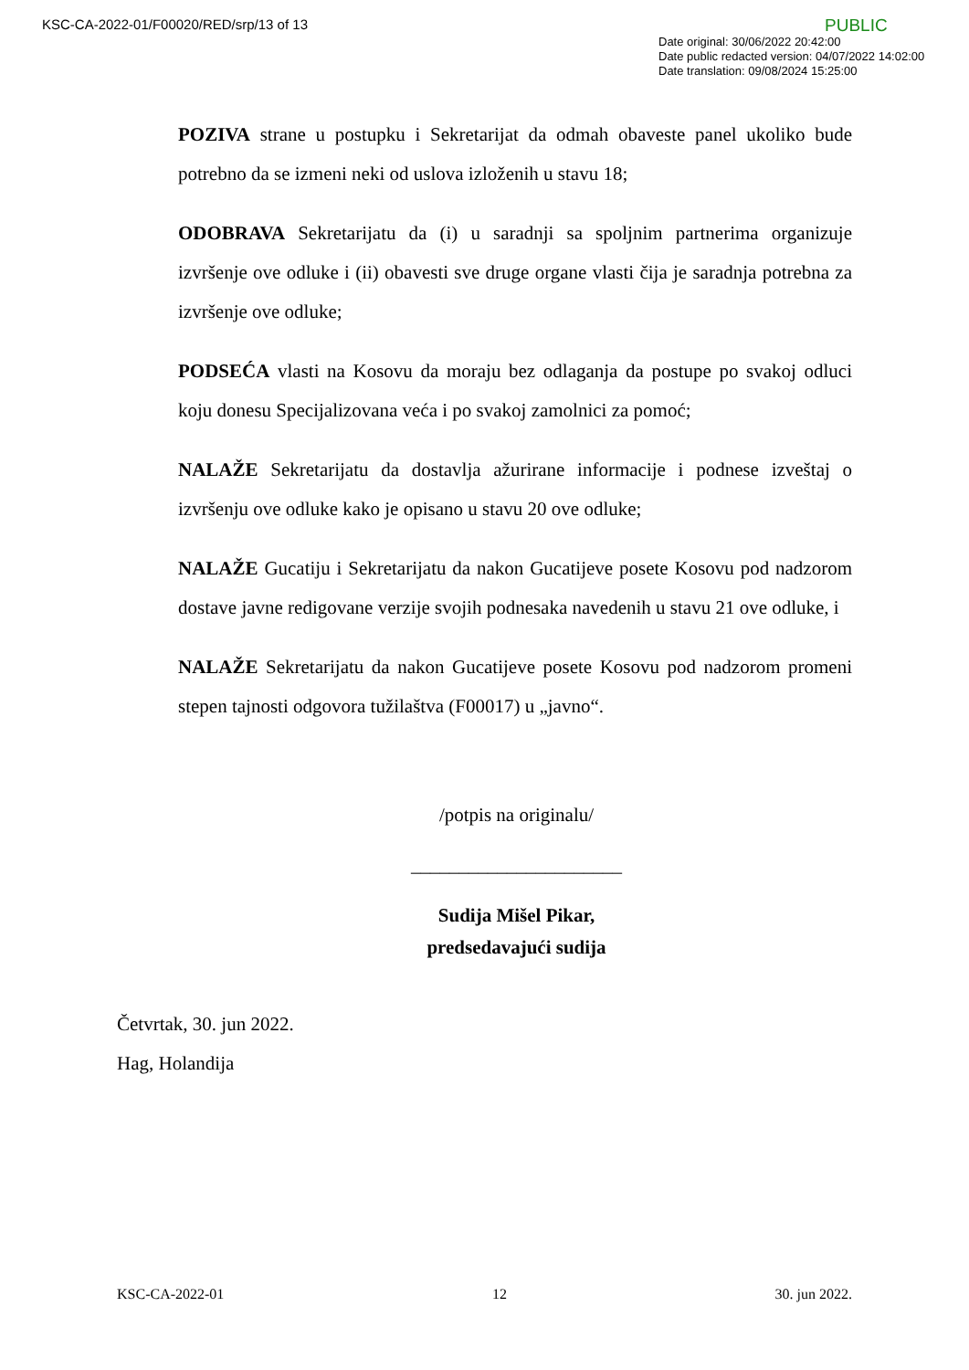KSC-CA-2022-01/F00020/RED/srp/13 of 13
PUBLIC
Date original: 30/06/2022 20:42:00
Date public redacted version: 04/07/2022 14:02:00
Date translation: 09/08/2024 15:25:00
POZIVA strane u postupku i Sekretarijat da odmah obaveste panel ukoliko bude potrebno da se izmeni neki od uslova izloženih u stavu 18;
ODOBRAVA Sekretarijatu da (i) u saradnji sa spoljnim partnerima organizuje izvršenje ove odluke i (ii) obavesti sve druge organe vlasti čija je saradnja potrebna za izvršenje ove odluke;
PODSEĆA vlasti na Kosovu da moraju bez odlaganja da postupe po svakoj odluci koju donesu Specijalizovana veća i po svakoj zamolnici za pomoć;
NALAŽE Sekretarijatu da dostavlja ažurirane informacije i podnese izveštaj o izvršenju ove odluke kako je opisano u stavu 20 ove odluke;
NALAŽE Gucatiju i Sekretarijatu da nakon Gucatijeve posete Kosovu pod nadzorom dostave javne redigovane verzije svojih podnesaka navedenih u stavu 21 ove odluke, i
NALAŽE Sekretarijatu da nakon Gucatijeve posete Kosovu pod nadzorom promeni stepen tajnosti odgovora tužilaštva (F00017) u „javno“.
/potpis na originalu/
______________________
Sudija Mišel Pikar,
predsedavajući sudija
Četvrtak, 30. jun 2022.
Hag, Holandija
KSC-CA-2022-01 12 30. jun 2022.